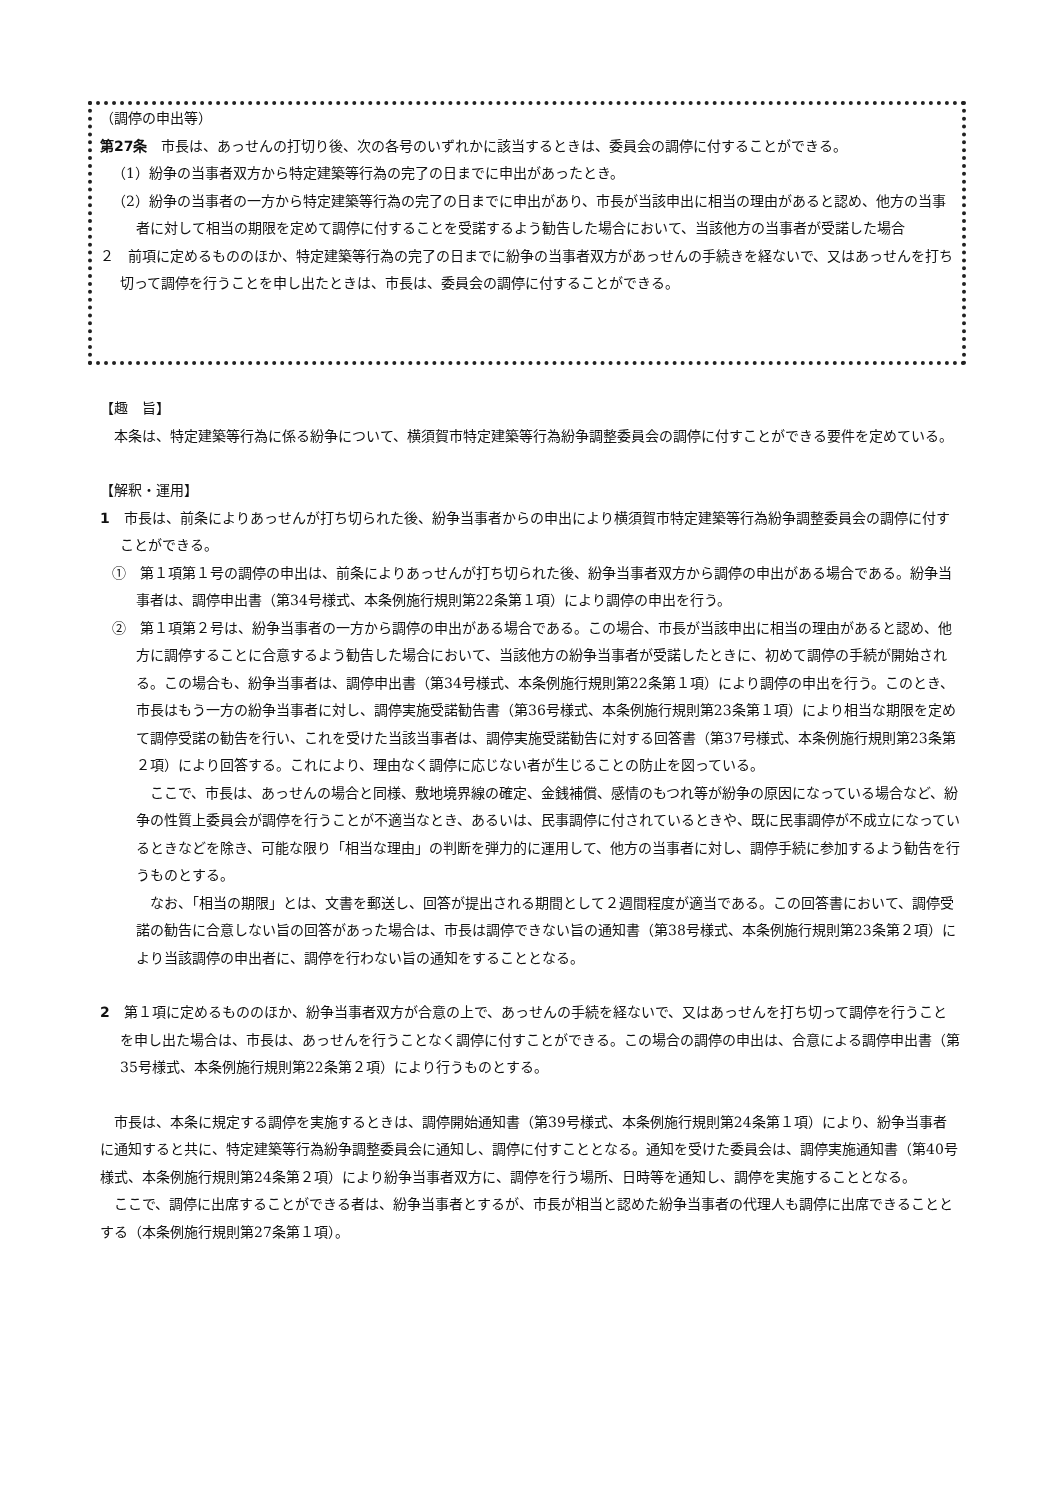（調停の申出等）
第27条　市長は、あっせんの打切り後、次の各号のいずれかに該当するときは、委員会の調停に付することができる。
（1）紛争の当事者双方から特定建築等行為の完了の日までに申出があったとき。
（2）紛争の当事者の一方から特定建築等行為の完了の日までに申出があり、市長が当該申出に相当の理由があると認め、他方の当事者に対して相当の期限を定めて調停に付することを受諾するよう勧告した場合において、当該他方の当事者が受諾した場合
２　前項に定めるもののほか、特定建築等行為の完了の日までに紛争の当事者双方があっせんの手続きを経ないで、又はあっせんを打ち切って調停を行うことを申し出たときは、市長は、委員会の調停に付することができる。
【趣　旨】
　本条は、特定建築等行為に係る紛争について、横須賀市特定建築等行為紛争調整委員会の調停に付すことができる要件を定めている。
【解釈・運用】
1　市長は、前条によりあっせんが打ち切られた後、紛争当事者からの申出により横須賀市特定建築等行為紛争調整委員会の調停に付すことができる。
①　第１項第１号の調停の申出は、前条によりあっせんが打ち切られた後、紛争当事者双方から調停の申出がある場合である。紛争当事者は、調停申出書（第34号様式、本条例施行規則第22条第１項）により調停の申出を行う。
②　第１項第２号は、紛争当事者の一方から調停の申出がある場合である。この場合、市長が当該申出に相当の理由があると認め、他方に調停することに合意するよう勧告した場合において、当該他方の紛争当事者が受諾したときに、初めて調停の手続が開始される。この場合も、紛争当事者は、調停申出書（第34号様式、本条例施行規則第22条第１項）により調停の申出を行う。このとき、市長はもう一方の紛争当事者に対し、調停実施受諾勧告書（第36号様式、本条例施行規則第23条第１項）により相当な期限を定めて調停受諾の勧告を行い、これを受けた当該当事者は、調停実施受諾勧告に対する回答書（第37号様式、本条例施行規則第23条第２項）により回答する。これにより、理由なく調停に応じない者が生じることの防止を図っている。
　ここで、市長は、あっせんの場合と同様、敷地境界線の確定、金銭補償、感情のもつれ等が紛争の原因になっている場合など、紛争の性質上委員会が調停を行うことが不適当なとき、あるいは、民事調停に付されているときや、既に民事調停が不成立になっているときなどを除き、可能な限り「相当な理由」の判断を弾力的に運用して、他方の当事者に対し、調停手続に参加するよう勧告を行うものとする。
　なお、「相当の期限」とは、文書を郵送し、回答が提出される期間として２週間程度が適当である。この回答書において、調停受諾の勧告に合意しない旨の回答があった場合は、市長は調停できない旨の通知書（第38号様式、本条例施行規則第23条第２項）により当該調停の申出者に、調停を行わない旨の通知をすることとなる。
2　第１項に定めるもののほか、紛争当事者双方が合意の上で、あっせんの手続を経ないで、又はあっせんを打ち切って調停を行うことを申し出た場合は、市長は、あっせんを行うことなく調停に付すことができる。この場合の調停の申出は、合意による調停申出書（第35号様式、本条例施行規則第22条第２項）により行うものとする。
　市長は、本条に規定する調停を実施するときは、調停開始通知書（第39号様式、本条例施行規則第24条第１項）により、紛争当事者に通知すると共に、特定建築等行為紛争調整委員会に通知し、調停に付すこととなる。通知を受けた委員会は、調停実施通知書（第40号様式、本条例施行規則第24条第２項）により紛争当事者双方に、調停を行う場所、日時等を通知し、調停を実施することとなる。
　ここで、調停に出席することができる者は、紛争当事者とするが、市長が相当と認めた紛争当事者の代理人も調停に出席できることとする（本条例施行規則第27条第１項）。